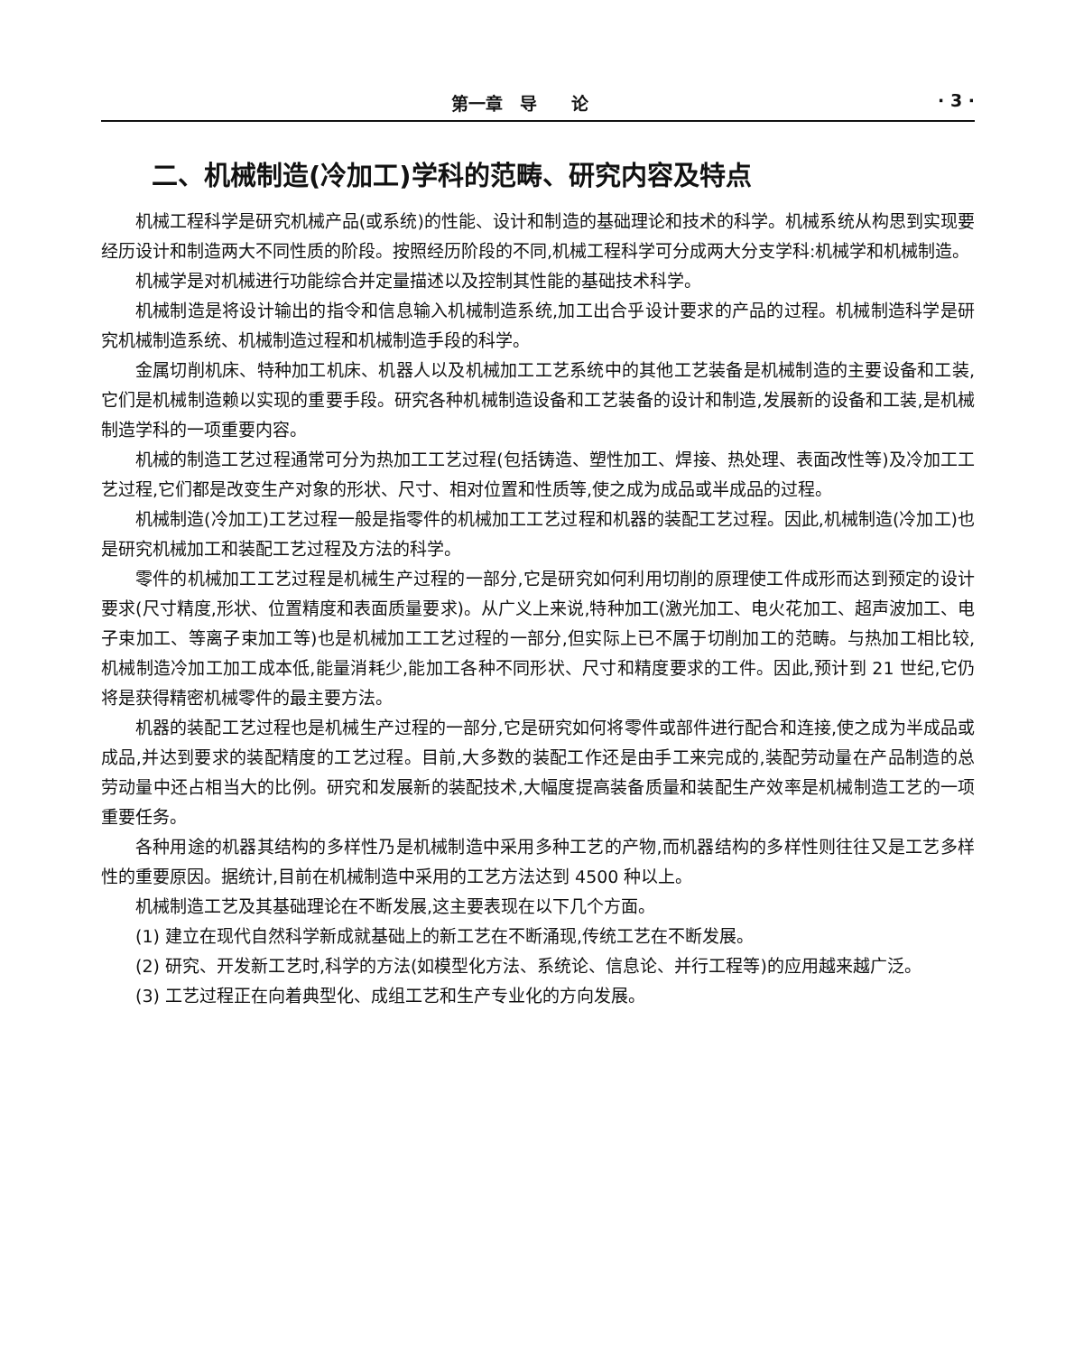第一章　导　　论 · 3 ·
二、机械制造(冷加工)学科的范畴、研究内容及特点
机械工程科学是研究机械产品(或系统)的性能、设计和制造的基础理论和技术的科学。机械系统从构思到实现要经历设计和制造两大不同性质的阶段。按照经历阶段的不同,机械工程科学可分成两大分支学科:机械学和机械制造。
机械学是对机械进行功能综合并定量描述以及控制其性能的基础技术科学。
机械制造是将设计输出的指令和信息输入机械制造系统,加工出合乎设计要求的产品的过程。机械制造科学是研究机械制造系统、机械制造过程和机械制造手段的科学。
金属切削机床、特种加工机床、机器人以及机械加工工艺系统中的其他工艺装备是机械制造的主要设备和工装,它们是机械制造赖以实现的重要手段。研究各种机械制造设备和工艺装备的设计和制造,发展新的设备和工装,是机械制造学科的一项重要内容。
机械的制造工艺过程通常可分为热加工工艺过程(包括铸造、塑性加工、焊接、热处理、表面改性等)及冷加工工艺过程,它们都是改变生产对象的形状、尺寸、相对位置和性质等,使之成为成品或半成品的过程。
机械制造(冷加工)工艺过程一般是指零件的机械加工工艺过程和机器的装配工艺过程。因此,机械制造(冷加工)也是研究机械加工和装配工艺过程及方法的科学。
零件的机械加工工艺过程是机械生产过程的一部分,它是研究如何利用切削的原理使工件成形而达到预定的设计要求(尺寸精度,形状、位置精度和表面质量要求)。从广义上来说,特种加工(激光加工、电火花加工、超声波加工、电子束加工、等离子束加工等)也是机械加工工艺过程的一部分,但实际上已不属于切削加工的范畴。与热加工相比较,机械制造冷加工加工成本低,能量消耗少,能加工各种不同形状、尺寸和精度要求的工件。因此,预计到 21 世纪,它仍将是获得精密机械零件的最主要方法。
机器的装配工艺过程也是机械生产过程的一部分,它是研究如何将零件或部件进行配合和连接,使之成为半成品或成品,并达到要求的装配精度的工艺过程。目前,大多数的装配工作还是由手工来完成的,装配劳动量在产品制造的总劳动量中还占相当大的比例。研究和发展新的装配技术,大幅度提高装备质量和装配生产效率是机械制造工艺的一项重要任务。
各种用途的机器其结构的多样性乃是机械制造中采用多种工艺的产物,而机器结构的多样性则往往又是工艺多样性的重要原因。据统计,目前在机械制造中采用的工艺方法达到 4500 种以上。
机械制造工艺及其基础理论在不断发展,这主要表现在以下几个方面。
(1) 建立在现代自然科学新成就基础上的新工艺在不断涌现,传统工艺在不断发展。
(2) 研究、开发新工艺时,科学的方法(如模型化方法、系统论、信息论、并行工程等)的应用越来越广泛。
(3) 工艺过程正在向着典型化、成组工艺和生产专业化的方向发展。